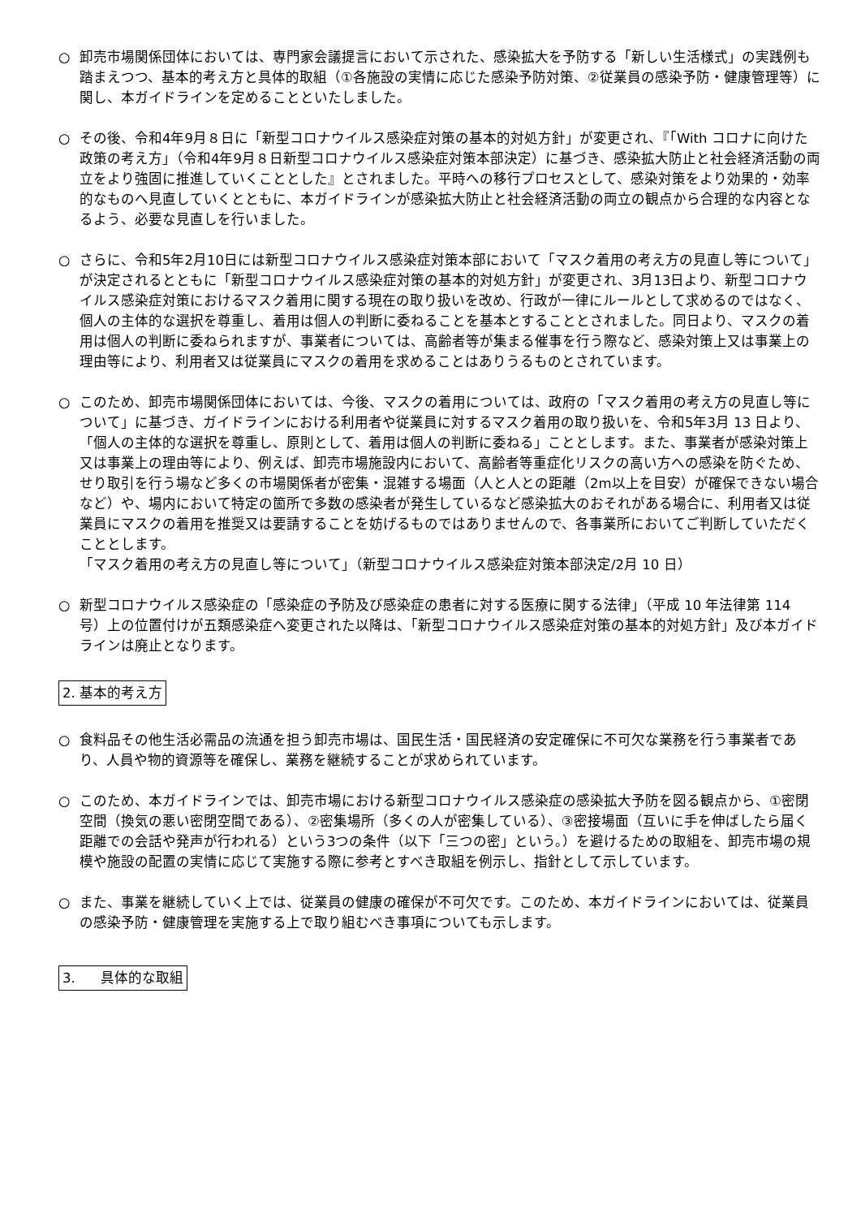○ 卸売市場関係団体においては、専門家会議提言において示された、感染拡大を予防する「新しい生活様式」の実践例も踏まえつつ、基本的考え方と具体的取組（①各施設の実情に応じた感染予防対策、②従業員の感染予防・健康管理等）に関し、本ガイドラインを定めることといたしました。
○ その後、令和4年9月８日に「新型コロナウイルス感染症対策の基本的対処方針」が変更され、『「With コロナに向けた政策の考え方」（令和4年9月８日新型コロナウイルス感染症対策本部決定）に基づき、感染拡大防止と社会経済活動の両立をより強固に推進していくこととした』とされました。平時への移行プロセスとして、感染対策をより効果的・効率的なものへ見直していくとともに、本ガイドラインが感染拡大防止と社会経済活動の両立の観点から合理的な内容となるよう、必要な見直しを行いました。
○ さらに、令和5年2月10日には新型コロナウイルス感染症対策本部において「マスク着用の考え方の見直し等について」が決定されるとともに「新型コロナウイルス感染症対策の基本的対処方針」が変更され、3月13日より、新型コロナウイルス感染症対策におけるマスク着用に関する現在の取り扱いを改め、行政が一律にルールとして求めるのではなく、個人の主体的な選択を尊重し、着用は個人の判断に委ねることを基本とすることとされました。同日より、マスクの着用は個人の判断に委ねられますが、事業者については、高齢者等が集まる催事を行う際など、感染対策上又は事業上の理由等により、利用者又は従業員にマスクの着用を求めることはありうるものとされています。
○ このため、卸売市場関係団体においては、今後、マスクの着用については、政府の「マスク着用の考え方の見直し等について」に基づき、ガイドラインにおける利用者や従業員に対するマスク着用の取り扱いを、令和5年3月 13 日より、「個人の主体的な選択を尊重し、原則として、着用は個人の判断に委ねる」こととします。また、事業者が感染対策上又は事業上の理由等により、例えば、卸売市場施設内において、高齢者等重症化リスクの高い方への感染を防ぐため、せり取引を行う場など多くの市場関係者が密集・混雑する場面（人と人との距離（2m以上を目安）が確保できない場合など）や、場内において特定の箇所で多数の感染者が発生しているなど感染拡大のおそれがある場合に、利用者又は従業員にマスクの着用を推奨又は要請することを妨げるものではありませんので、各事業所においてご判断していただくこととします。
「マスク着用の考え方の見直し等について」（新型コロナウイルス感染症対策本部決定/2月 10 日）
○ 新型コロナウイルス感染症の「感染症の予防及び感染症の患者に対する医療に関する法律」（平成 10 年法律第 114 号）上の位置付けが五類感染症へ変更された以降は、「新型コロナウイルス感染症対策の基本的対処方針」及び本ガイドラインは廃止となります。
2. 基本的考え方
○ 食料品その他生活必需品の流通を担う卸売市場は、国民生活・国民経済の安定確保に不可欠な業務を行う事業者であり、人員や物的資源等を確保し、業務を継続することが求められています。
○ このため、本ガイドラインでは、卸売市場における新型コロナウイルス感染症の感染拡大予防を図る観点から、①密閉空間（換気の悪い密閉空間である）、②密集場所（多くの人が密集している）、③密接場面（互いに手を伸ばしたら届く距離での会話や発声が行われる）という3つの条件（以下「三つの密」という。）を避けるための取組を、卸売市場の規模や施設の配置の実情に応じて実施する際に参考とすべき取組を例示し、指針として示しています。
○ また、事業を継続していく上では、従業員の健康の確保が不可欠です。このため、本ガイドラインにおいては、従業員の感染予防・健康管理を実施する上で取り組むべき事項についても示します。
3. 具体的な取組